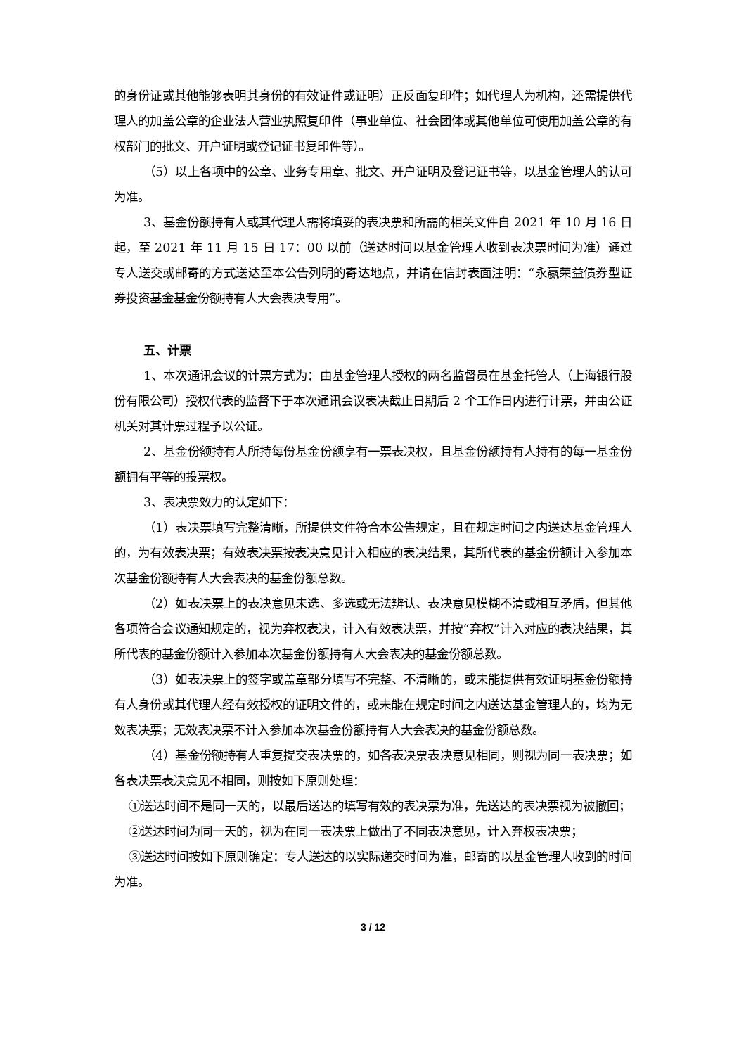的身份证或其他能够表明其身份的有效证件或证明）正反面复印件；如代理人为机构，还需提供代理人的加盖公章的企业法人营业执照复印件（事业单位、社会团体或其他单位可使用加盖公章的有权部门的批文、开户证明或登记证书复印件等）。
（5）以上各项中的公章、业务专用章、批文、开户证明及登记证书等，以基金管理人的认可为准。
3、基金份额持有人或其代理人需将填妥的表决票和所需的相关文件自 2021 年 10 月 16 日起，至 2021 年 11 月 15 日 17：00 以前（送达时间以基金管理人收到表决票时间为准）通过专人送交或邮寄的方式送达至本公告列明的寄达地点，并请在信封表面注明：“永赢荣益债券型证券投资基金基金份额持有人大会表决专用”。
五、计票
1、本次通讯会议的计票方式为：由基金管理人授权的两名监督员在基金托管人（上海银行股份有限公司）授权代表的监督下于本次通讯会议表决截止日期后 2 个工作日内进行计票，并由公证机关对其计票过程予以公证。
2、基金份额持有人所持每份基金份额享有一票表决权，且基金份额持有人持有的每一基金份额拥有平等的投票权。
3、表决票效力的认定如下：
（1）表决票填写完整清晰，所提供文件符合本公告规定，且在规定时间之内送达基金管理人的，为有效表决票；有效表决票按表决意见计入相应的表决结果，其所代表的基金份额计入参加本次基金份额持有人大会表决的基金份额总数。
（2）如表决票上的表决意见未选、多选或无法辨认、表决意见模糊不清或相互矛盾，但其他各项符合会议通知规定的，视为弃权表决，计入有效表决票，并按“弃权”计入对应的表决结果，其所代表的基金份额计入参加本次基金份额持有人大会表决的基金份额总数。
（3）如表决票上的签字或盖章部分填写不完整、不清晰的，或未能提供有效证明基金份额持有人身份或其代理人经有效授权的证明文件的，或未能在规定时间之内送达基金管理人的，均为无效表决票；无效表决票不计入参加本次基金份额持有人大会表决的基金份额总数。
（4）基金份额持有人重复提交表决票的，如各表决票表决意见相同，则视为同一表决票；如各表决票表决意见不相同，则按如下原则处理：
①送达时间不是同一天的，以最后送达的填写有效的表决票为准，先送达的表决票视为被撤回；
②送达时间为同一天的，视为在同一表决票上做出了不同表决意见，计入弃权表决票；
③送达时间按如下原则确定：专人送达的以实际递交时间为准，邮寄的以基金管理人收到的时间为准。
3 / 12